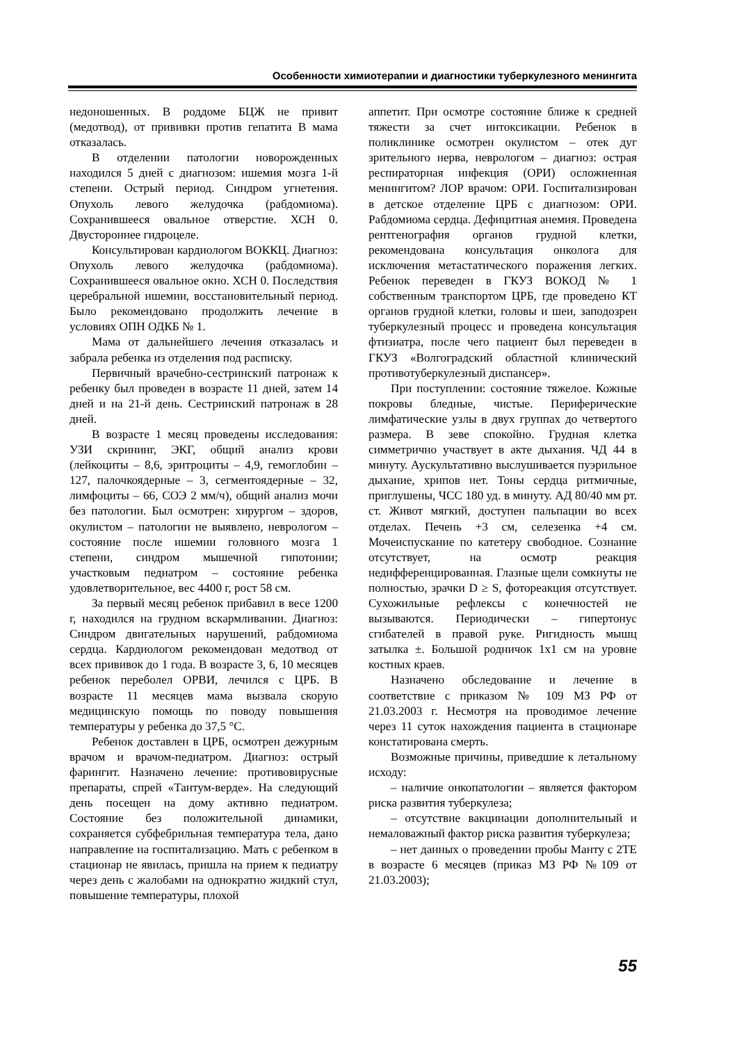Особенности химиотерапии и диагностики туберкулезного менингита
недоношенных. В роддоме БЦЖ не привит (медотвод), от прививки против гепатита В мама отказалась.
В отделении патологии новорожденных находился 5 дней с диагнозом: ишемия мозга 1-й степени. Острый период. Синдром угнетения. Опухоль левого желудочка (рабдомиома). Сохранившееся овальное отверстие. ХСН 0. Двустороннее гидроцеле.
Консультирован кардиологом ВОККЦ. Диагноз: Опухоль левого желудочка (рабдомиома). Сохранившееся овальное окно. ХСН 0. Последствия церебральной ишемии, восстановительный период. Было рекомендовано продолжить лечение в условиях ОПН ОДКБ № 1.
Мама от дальнейшего лечения отказалась и забрала ребенка из отделения под расписку.
Первичный врачебно-сестринский патронаж к ребенку был проведен в возрасте 11 дней, затем 14 дней и на 21-й день. Сестринский патронаж в 28 дней.
В возрасте 1 месяц проведены исследования: УЗИ скрининг, ЭКГ, общий анализ крови (лейкоциты – 8,6, эритроциты – 4,9, гемоглобин – 127, палочкоядерные – 3, сегментоядерные – 32, лимфоциты – 66, СОЭ 2 мм/ч), общий анализ мочи без патологии. Был осмотрен: хирургом – здоров, окулистом – патологии не выявлено, неврологом – состояние после ишемии головного мозга 1 степени, синдром мышечной гипотонии; участковым педиатром – состояние ребенка удовлетворительное, вес 4400 г, рост 58 см.
За первый месяц ребенок прибавил в весе 1200 г, находился на грудном вскармливании. Диагноз: Синдром двигательных нарушений, рабдомиома сердца. Кардиологом рекомендован медотвод от всех прививок до 1 года. В возрасте 3, 6, 10 месяцев ребенок переболел ОРВИ, лечился с ЦРБ. В возрасте 11 месяцев мама вызвала скорую медицинскую помощь по поводу повышения температуры у ребенка до 37,5 °С.
Ребенок доставлен в ЦРБ, осмотрен дежурным врачом и врачом-педиатром. Диагноз: острый фарингит. Назначено лечение: противовирусные препараты, спрей «Тантум-верде». На следующий день посещен на дому активно педиатром. Состояние без положительной динамики, сохраняется субфебрильная температура тела, дано направление на госпитализацию. Мать с ребенком в стационар не явилась, пришла на прием к педиатру через день с жалобами на однократно жидкий стул, повышение температуры, плохой
аппетит. При осмотре состояние ближе к средней тяжести за счет интоксикации. Ребенок в поликлинике осмотрен окулистом – отек дуг зрительного нерва, неврологом – диагноз: острая респираторная инфекция (ОРИ) осложненная менингитом? ЛОР врачом: ОРИ. Госпитализирован в детское отделение ЦРБ с диагнозом: ОРИ. Рабдомиома сердца. Дефицитная анемия. Проведена рентгенография органов грудной клетки, рекомендована консультация онколога для исключения метастатического поражения легких. Ребенок переведен в ГКУЗ ВОКОД № 1 собственным транспортом ЦРБ, где проведено КТ органов грудной клетки, головы и шеи, заподозрен туберкулезный процесс и проведена консультация фтизиатра, после чего пациент был переведен в ГКУЗ «Волгоградский областной клинический противотуберкулезный диспансер».
При поступлении: состояние тяжелое. Кожные покровы бледные, чистые. Периферические лимфатические узлы в двух группах до четвертого размера. В зеве спокойно. Грудная клетка симметрично участвует в акте дыхания. ЧД 44 в минуту. Аускультативно выслушивается пуэрильное дыхание, хрипов нет. Тоны сердца ритмичные, приглушены, ЧСС 180 уд. в минуту. АД 80/40 мм рт. ст. Живот мягкий, доступен пальпации во всех отделах. Печень +3 см, селезенка +4 см. Мочеиспускание по катетеру свободное. Сознание отсутствует, на осмотр реакция недифференцированная. Глазные щели сомкнуты не полностью, зрачки D ≥ S, фотореакция отсутствует. Сухожильные рефлексы с конечностей не вызываются. Периодически – гипертонус сгибателей в правой руке. Ригидность мышц затылка ±. Большой родничок 1х1 см на уровне костных краев.
Назначено обследование и лечение в соответствие с приказом № 109 МЗ РФ от 21.03.2003 г. Несмотря на проводимое лечение через 11 суток нахождения пациента в стационаре констатирована смерть.
Возможные причины, приведшие к летальному исходу:
– наличие онкопатологии – является фактором риска развития туберкулеза;
– отсутствие вакцинации дополнительный и немаловажный фактор риска развития туберкулеза;
– нет данных о проведении пробы Манту с 2ТЕ в возрасте 6 месяцев (приказ МЗ РФ №109 от 21.03.2003);
55